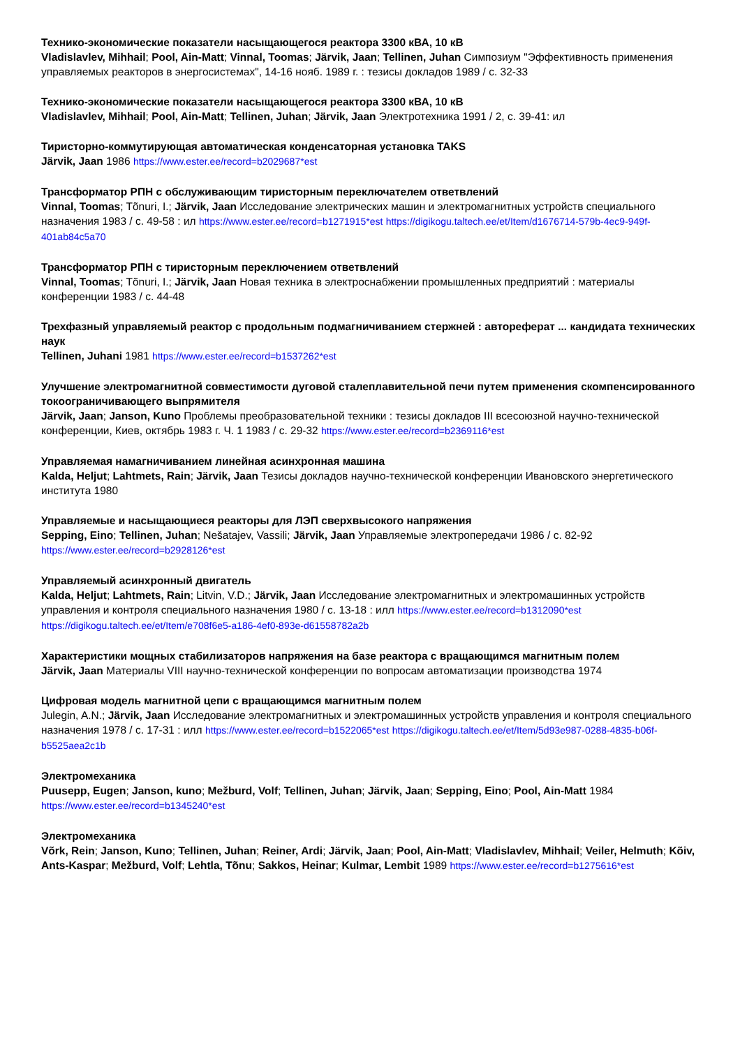Технико-экономические показатели насыщающегося реактора 3300 кВА, 10 кВ
Vladislavlev, Mihhail; Pool, Ain-Matt; Vinnal, Toomas; Järvik, Jaan; Tellinen, Juhan Симпозиум "Эффективность применения управляемых реакторов в энергосистемах", 14-16 нояб. 1989 г. : тезисы докладов 1989 / с. 32-33
Технико-экономические показатели насыщающегося реактора 3300 кВА, 10 кВ
Vladislavlev, Mihhail; Pool, Ain-Matt; Tellinen, Juhan; Järvik, Jaan Электротехника 1991 / 2, с. 39-41: ил
Тиристорно-коммутирующая автоматическая конденсаторная установка TAKS
Järvik, Jaan 1986 https://www.ester.ee/record=b2029687*est
Трансформатор РПН с обслуживающим тиристорным переключателем ответвлений
Vinnal, Toomas; Tõnuri, I.; Järvik, Jaan Исследование электрических машин и электромагнитных устройств специального назначения 1983 / с. 49-58 : ил https://www.ester.ee/record=b1271915*est https://digikogu.taltech.ee/et/Item/d1676714-579b-4ec9-949f-401ab84c5a70
Трансформатор РПН с тиристорным переключением ответвлений
Vinnal, Toomas; Tõnuri, I.; Järvik, Jaan Новая техника в электроснабжении промышленных предприятий : материалы конференции 1983 / с. 44-48
Трехфазный управляемый реактор с продольным подмагничиванием стержней : автореферат ... кандидата технических наук
Tellinen, Juhani 1981 https://www.ester.ee/record=b1537262*est
Улучшение электромагнитной совместимости дуговой сталеплавительной печи путем применения скомпенсированного токоограничивающего выпрямителя
Järvik, Jaan; Janson, Kuno Проблемы преобразовательной техники : тезисы докладов III всесоюзной научно-технической конференции, Киев, октябрь 1983 г. Ч. 1 1983 / с. 29-32 https://www.ester.ee/record=b2369116*est
Управляемая намагничиванием линейная асинхронная машина
Kalda, Heljut; Lahtmets, Rain; Järvik, Jaan Тезисы докладов научно-технической конференции Ивановского энергетического института 1980
Управляемые и насыщающиеся реакторы для ЛЭП сверхвысокого напряжения
Sepping, Eino; Tellinen, Juhan; Nešatajev, Vassili; Järvik, Jaan Управляемые электропередачи 1986 / с. 82-92 https://www.ester.ee/record=b2928126*est
Управляемый асинхронный двигатель
Kalda, Heljut; Lahtmets, Rain; Litvin, V.D.; Järvik, Jaan Исследование электромагнитных и электромашинных устройств управления и контроля специального назначения 1980 / с. 13-18 : илл https://www.ester.ee/record=b1312090*est https://digikogu.taltech.ee/et/Item/e708f6e5-a186-4ef0-893e-d61558782a2b
Характеристики мощных стабилизаторов напряжения на базе реактора с вращающимся магнитным полем
Järvik, Jaan Материалы VIII научно-технической конференции по вопросам автоматизации производства 1974
Цифровая модель магнитной цепи с вращающимся магнитным полем
Julegin, A.N.; Järvik, Jaan Исследование электромагнитных и электромашинных устройств управления и контроля специального назначения 1978 / с. 17-31 : илл https://www.ester.ee/record=b1522065*est https://digikogu.taltech.ee/et/Item/5d93e987-0288-4835-b06f-b5525aea2c1b
Электромеханика
Puusepp, Eugen; Janson, kuno; Mežburd, Volf; Tellinen, Juhan; Järvik, Jaan; Sepping, Eino; Pool, Ain-Matt 1984 https://www.ester.ee/record=b1345240*est
Электромеханика
Võrk, Rein; Janson, Kuno; Tellinen, Juhan; Reiner, Ardi; Järvik, Jaan; Pool, Ain-Matt; Vladislavlev, Mihhail; Veiler, Helmuth; Kõiv, Ants-Kaspar; Mežburd, Volf; Lehtla, Tõnu; Sakkos, Heinar; Kulmar, Lembit 1989 https://www.ester.ee/record=b1275616*est